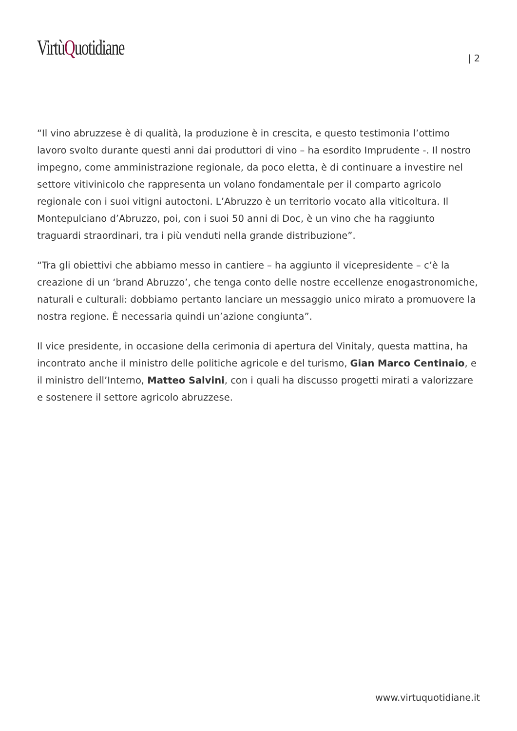VirtùQuotidiane | 2
“Il vino abruzzese è di qualità, la produzione è in crescita, e questo testimonia l’ottimo lavoro svolto durante questi anni dai produttori di vino – ha esordito Imprudente -. Il nostro impegno, come amministrazione regionale, da poco eletta, è di continuare a investire nel settore vitivinicolo che rappresenta un volano fondamentale per il comparto agricolo regionale con i suoi vitigni autoctoni. L’Abruzzo è un territorio vocato alla viticoltura. Il Montepulciano d’Abruzzo, poi, con i suoi 50 anni di Doc, è un vino che ha raggiunto traguardi straordinari, tra i più venduti nella grande distribuzione”.
“Tra gli obiettivi che abbiamo messo in cantiere – ha aggiunto il vicepresidente – c’è la creazione di un ‘brand Abruzzo’, che tenga conto delle nostre eccellenze enogastronomiche, naturali e culturali: dobbiamo pertanto lanciare un messaggio unico mirato a promuovere la nostra regione. È necessaria quindi un’azione congiunta”.
Il vice presidente, in occasione della cerimonia di apertura del Vinitaly, questa mattina, ha incontrato anche il ministro delle politiche agricole e del turismo, Gian Marco Centinaio, e il ministro dell’Interno, Matteo Salvini, con i quali ha discusso progetti mirati a valorizzare e sostenere il settore agricolo abruzzese.
www.virtuquotidiane.it